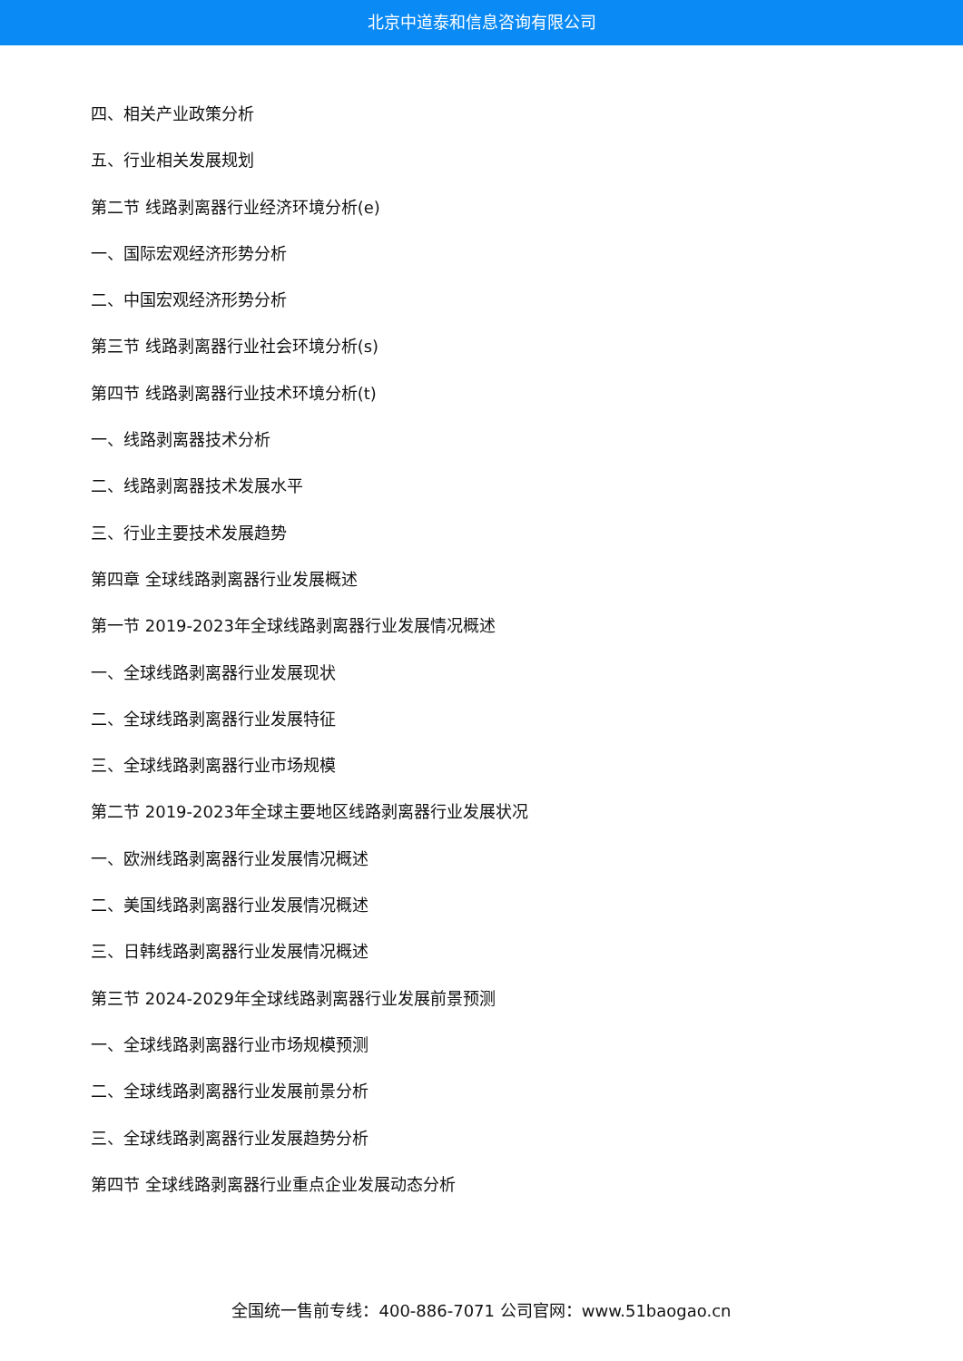北京中道泰和信息咨询有限公司
四、相关产业政策分析
五、行业相关发展规划
第二节 线路剥离器行业经济环境分析(e)
一、国际宏观经济形势分析
二、中国宏观经济形势分析
第三节 线路剥离器行业社会环境分析(s)
第四节 线路剥离器行业技术环境分析(t)
一、线路剥离器技术分析
二、线路剥离器技术发展水平
三、行业主要技术发展趋势
第四章 全球线路剥离器行业发展概述
第一节 2019-2023年全球线路剥离器行业发展情况概述
一、全球线路剥离器行业发展现状
二、全球线路剥离器行业发展特征
三、全球线路剥离器行业市场规模
第二节 2019-2023年全球主要地区线路剥离器行业发展状况
一、欧洲线路剥离器行业发展情况概述
二、美国线路剥离器行业发展情况概述
三、日韩线路剥离器行业发展情况概述
第三节 2024-2029年全球线路剥离器行业发展前景预测
一、全球线路剥离器行业市场规模预测
二、全球线路剥离器行业发展前景分析
三、全球线路剥离器行业发展趋势分析
第四节 全球线路剥离器行业重点企业发展动态分析
全国统一售前专线：400-886-7071 公司官网：www.51baogao.cn